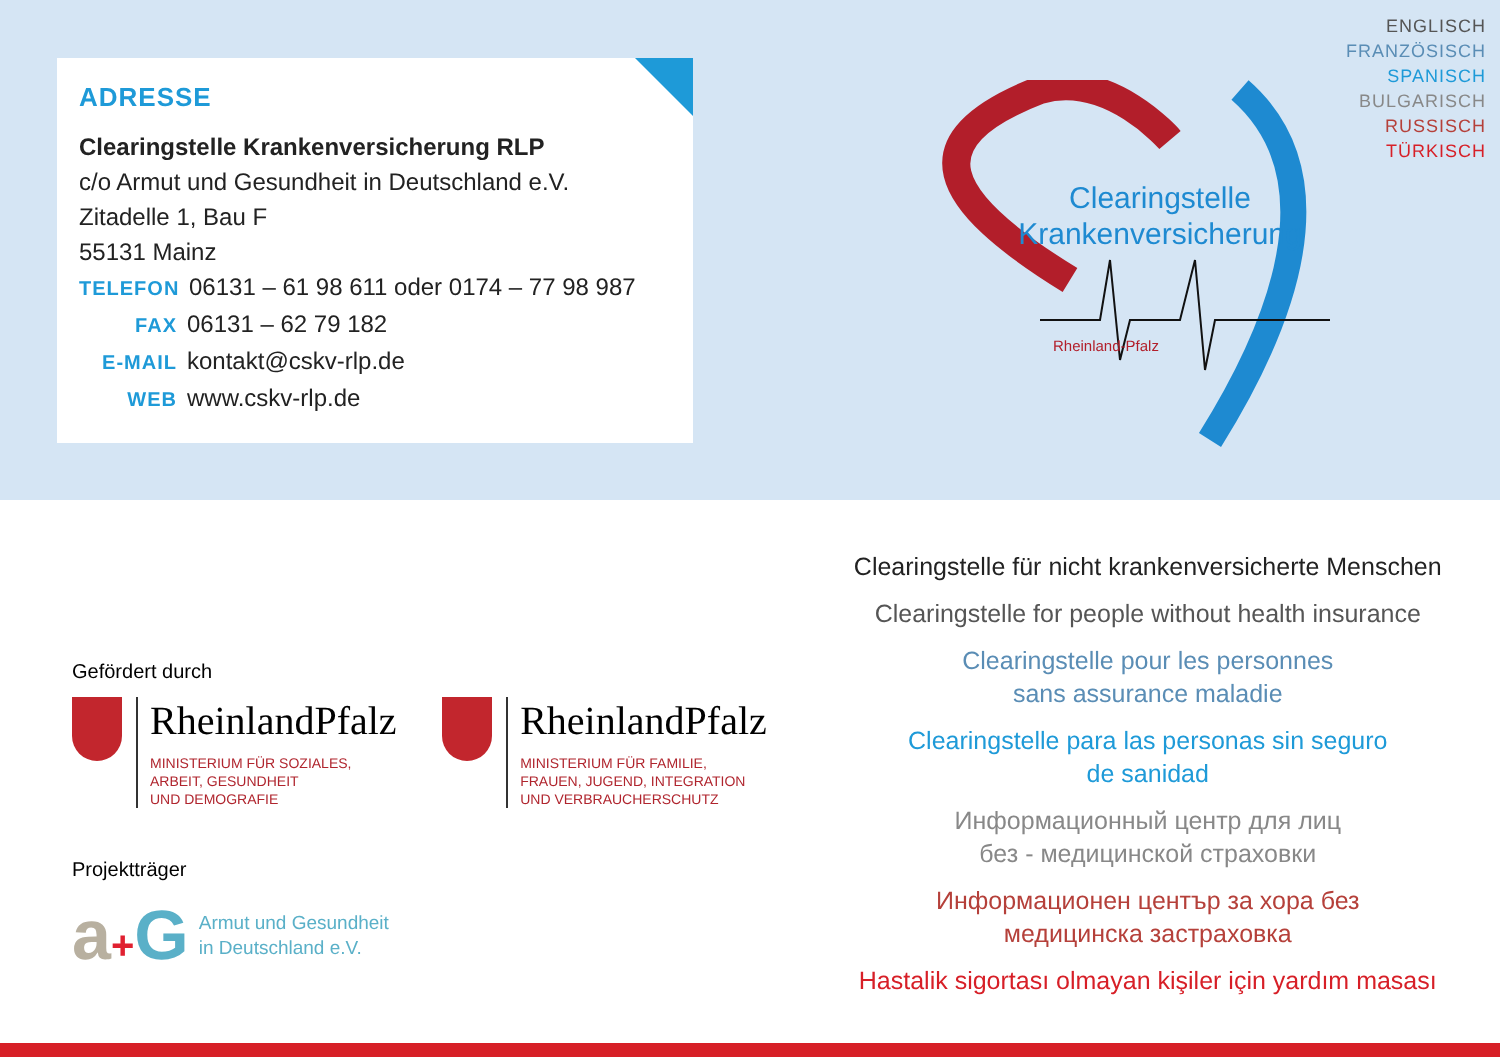ADRESSE
Clearingstelle Krankenversicherung RLP
c/o Armut und Gesundheit in Deutschland e.V.
Zitadelle 1, Bau F
55131 Mainz
TELEFON 06131 – 61 98 611 oder 0174 – 77 98 987
FAX 06131 – 62 79 182
E-MAIL kontakt@cskv-rlp.de
WEB www.cskv-rlp.de
Clearingstelle
Krankenversicherung
Rheinland-Pfalz
ENGLISCH
FRANZÖSISCH
SPANISCH
BULGARISCH
RUSSISCH
TÜRKISCH
Gefördert durch
RheinlandPfalz
MINISTERIUM FÜR SOZIALES,
ARBEIT, GESUNDHEIT
UND DEMOGRAFIE
RheinlandPfalz
MINISTERIUM FÜR FAMILIE,
FRAUEN, JUGEND, INTEGRATION
UND VERBRAUCHERSCHUTZ
Projektträger
a+G
Armut und Gesundheit
in Deutschland e.V.
Clearingstelle für nicht krankenversicherte Menschen
Clearingstelle for people without health insurance
Clearingstelle pour les personnes
sans assurance maladie
Clearingstelle para las personas sin seguro
de sanidad
Информационный центр для лиц
без - медицинской страховки
Информационен център за хора без
медицинска застраховка
Hastalik sigortası olmayan kişiler için yardım masası